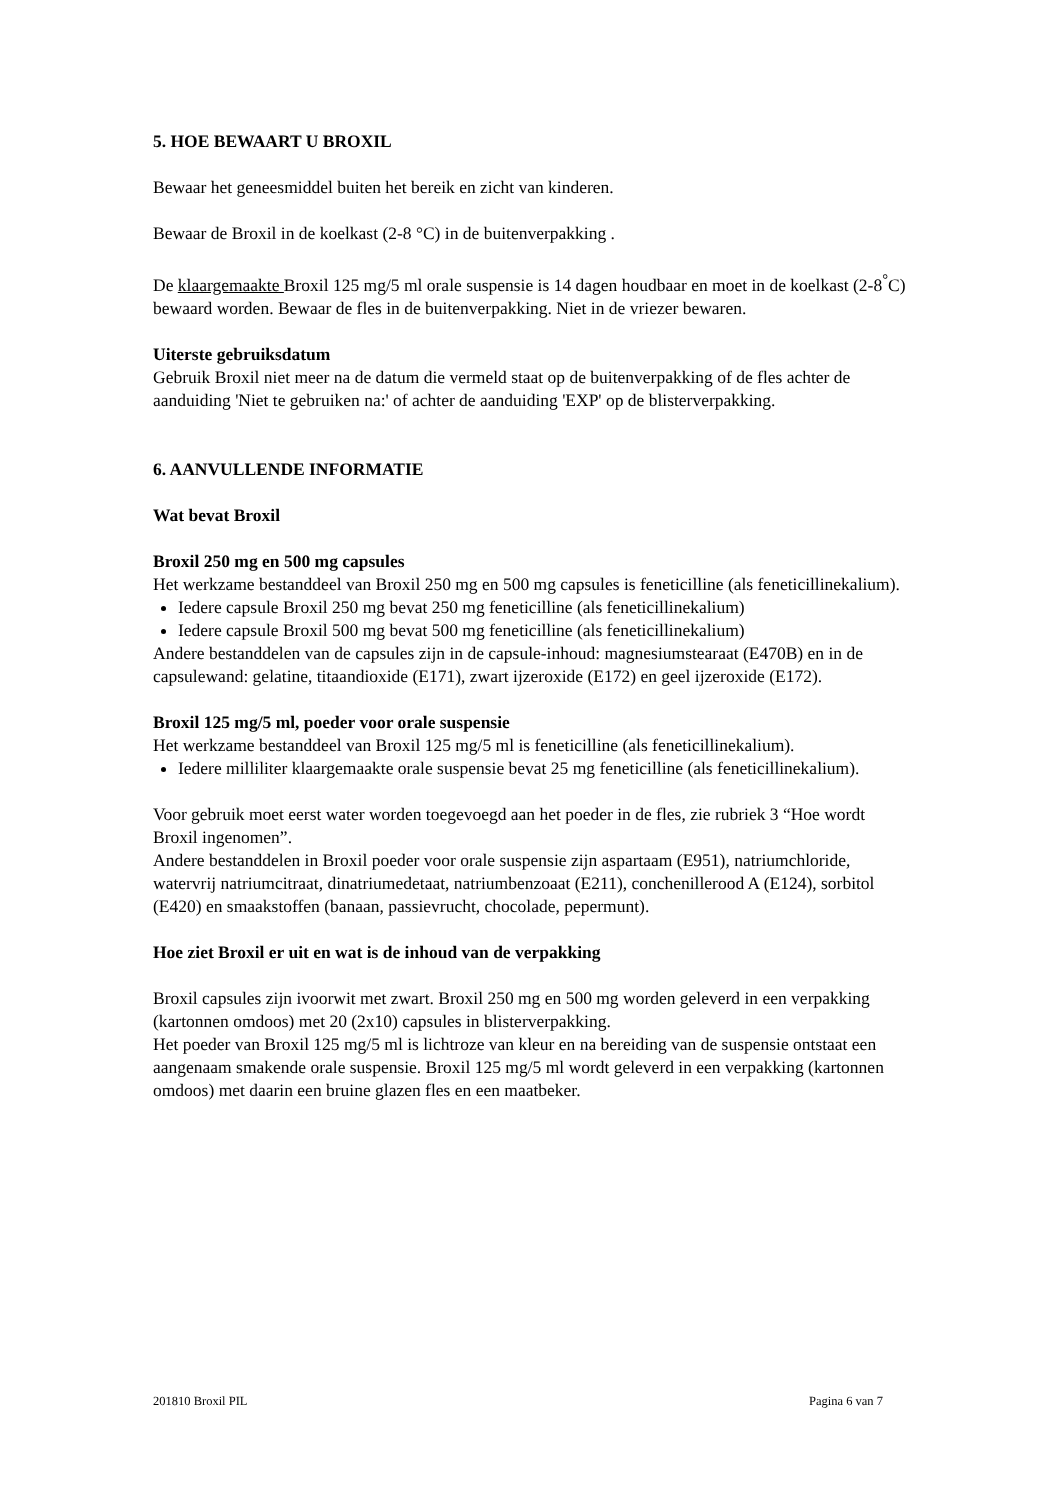5. HOE BEWAART U BROXIL
Bewaar het geneesmiddel buiten het bereik en zicht van kinderen.
Bewaar de Broxil in de koelkast (2-8 °C) in de buitenverpakking .
De klaargemaakte Broxil 125 mg/5 ml orale suspensie is 14 dagen houdbaar en moet in de koelkast (2-8<sup>°</sup>C) bewaard worden. Bewaar de fles in de buitenverpakking. Niet in de vriezer bewaren.
Uiterste gebruiksdatum
Gebruik Broxil niet meer na de datum die vermeld staat op de buitenverpakking of de fles achter de aanduiding 'Niet te gebruiken na:' of achter de aanduiding 'EXP' op de blisterverpakking.
6. AANVULLENDE INFORMATIE
Wat bevat Broxil
Broxil 250 mg en 500 mg capsules
Het werkzame bestanddeel van Broxil 250 mg en 500 mg capsules is feneticilline (als feneticillinekalium).
Iedere capsule Broxil 250 mg bevat 250 mg feneticilline (als feneticillinekalium)
Iedere capsule Broxil 500 mg bevat 500 mg feneticilline (als feneticillinekalium)
Andere bestanddelen van de capsules zijn in de capsule-inhoud: magnesiumstearaat (E470B) en in de capsulewand: gelatine, titaandioxide (E171), zwart ijzeroxide (E172) en geel ijzeroxide (E172).
Broxil 125 mg/5 ml, poeder voor orale suspensie
Het werkzame bestanddeel van Broxil 125 mg/5 ml is feneticilline (als feneticillinekalium).
Iedere milliliter klaargemaakte orale suspensie bevat 25 mg feneticilline (als feneticillinekalium).
Voor gebruik moet eerst water worden toegevoegd aan het poeder in de fles, zie rubriek 3 “Hoe wordt Broxil ingenomen”.
Andere bestanddelen in Broxil poeder voor orale suspensie zijn aspartaam (E951), natriumchloride, watervrij natriumcitraat, dinatriumedetaat, natriumbenzoaat (E211), conchenillerood A (E124), sorbitol (E420) en smaakstoffen (banaan, passievrucht, chocolade, pepermunt).
Hoe ziet Broxil er uit en wat is de inhoud van de verpakking
Broxil capsules zijn ivoorwit met zwart. Broxil 250 mg en 500 mg worden geleverd in een verpakking (kartonnen omdoos) met 20 (2x10) capsules in blisterverpakking.
Het poeder van Broxil 125 mg/5 ml is lichtroze van kleur en na bereiding van de suspensie ontstaat een aangenaam smakende orale suspensie. Broxil 125 mg/5 ml wordt geleverd in een verpakking (kartonnen omdoos) met daarin een bruine glazen fles en een maatbeker.
201810 Broxil PIL Pagina 6 van 7